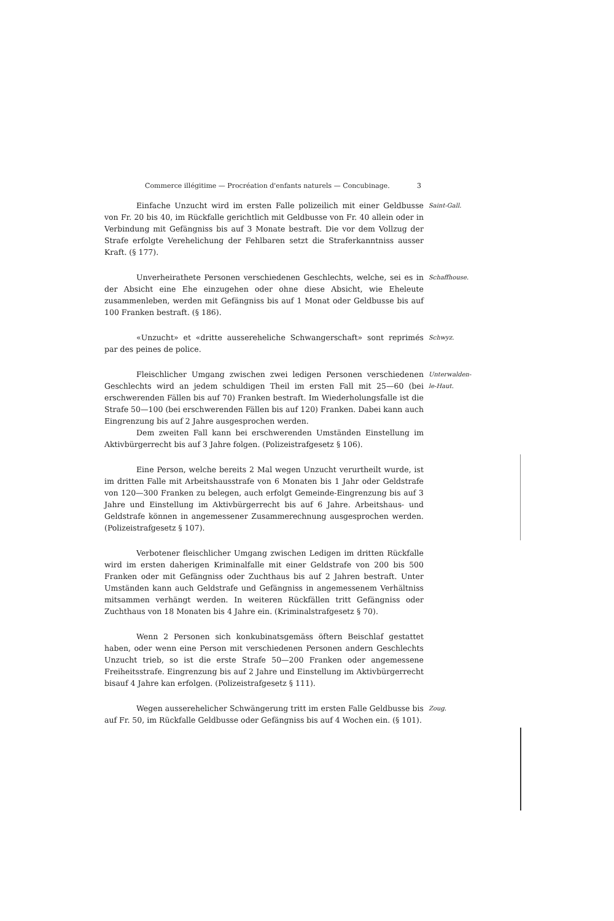Commerce illégitime — Procréation d'enfants naturels — Concubinage. 3
Einfache Unzucht wird im ersten Falle polizeilich mit einer Geldbusse von Fr. 20 bis 40, im Rückfalle gerichtlich mit Geldbusse von Fr. 40 allein oder in Verbindung mit Gefängniss bis auf 3 Monate bestraft. Die vor dem Vollzug der Strafe erfolgte Verehelichung der Fehlbaren setzt die Straferkanntniss ausser Kraft. (§ 177).
Saint-Gall.
Unverheirathete Personen verschiedenen Geschlechts, welche, sei es in der Absicht eine Ehe einzugehen oder ohne diese Absicht, wie Eheleute zusammenleben, werden mit Gefängniss bis auf 1 Monat oder Geldbusse bis auf 100 Franken bestraft. (§ 186).
Schaffhouse.
«Unzucht» et «dritte aussereheliche Schwangerschaft» sont reprimés par des peines de police.
Schwyz.
Fleischlicher Umgang zwischen zwei ledigen Personen verschiedenen Geschlechts wird an jedem schuldigen Theil im ersten Fall mit 25—60 (bei erschwerenden Fällen bis auf 70) Franken bestraft. Im Wiederholungsfalle ist die Strafe 50—100 (bei erschwerenden Fällen bis auf 120) Franken. Dabei kann auch Eingrenzung bis auf 2 Jahre ausgesprochen werden.
Dem zweiten Fall kann bei erschwerenden Umständen Einstellung im Aktivbürgerrecht bis auf 3 Jahre folgen. (Polizeistrafgesetz § 106).
Unterwalden-le-Haut.
Eine Person, welche bereits 2 Mal wegen Unzucht verurtheilt wurde, ist im dritten Falle mit Arbeitshausstrafe von 6 Monaten bis 1 Jahr oder Geldstrafe von 120—300 Franken zu belegen, auch erfolgt Gemeinde-Eingrenzung bis auf 3 Jahre und Einstellung im Aktivbürgerrecht bis auf 6 Jahre. Arbeitshaus- und Geldstrafe können in angemessener Zusammerechnung ausgesprochen werden. (Polizeistrafgesetz § 107).
Verbotener fleischlicher Umgang zwischen Ledigen im dritten Rückfalle wird im ersten daherigen Kriminalfalle mit einer Geldstrafe von 200 bis 500 Franken oder mit Gefängniss oder Zuchthaus bis auf 2 Jahren bestraft. Unter Umständen kann auch Geldstrafe und Gefängniss in angemessenem Verhältniss mitsammen verhängt werden. In weiteren Rückfällen tritt Gefängniss oder Zuchthaus von 18 Monaten bis 4 Jahre ein. (Kriminalstrafgesetz § 70).
Wenn 2 Personen sich konkubinatsgemäss öftern Beischlaf gestattet haben, oder wenn eine Person mit verschiedenen Personen andern Geschlechts Unzucht trieb, so ist die erste Strafe 50—200 Franken oder angemessene Freiheitsstrafe. Eingrenzung bis auf 2 Jahre und Einstellung im Aktivbürgerrecht bisauf 4 Jahre kan erfolgen. (Polizeistrafgesetz § 111).
Wegen ausserehelicher Schwängerung tritt im ersten Falle Geldbusse bis auf Fr. 50, im Rückfalle Geldbusse oder Gefängniss bis auf 4 Wochen ein. (§ 101).
Zoug.